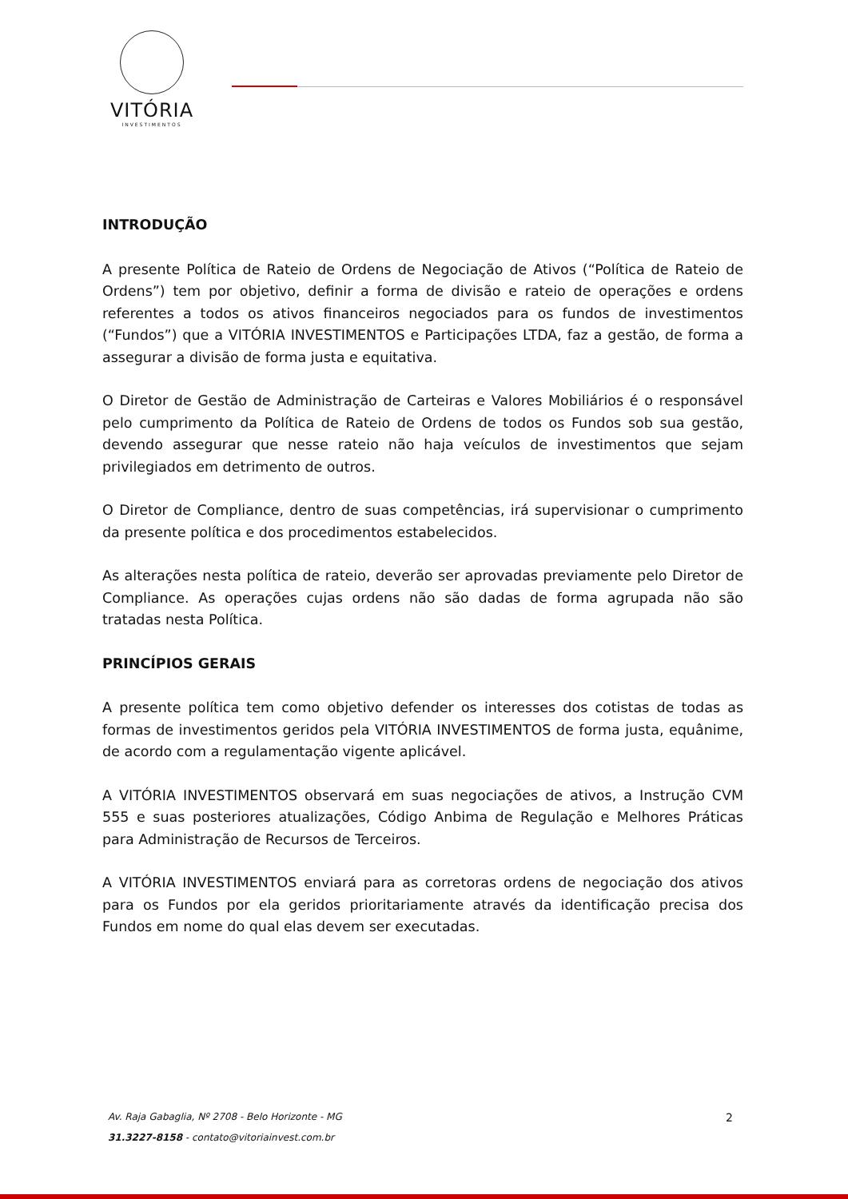VITÓRIA
INVESTIMENTOS
INTRODUÇÃO
A presente Política de Rateio de Ordens de Negociação de Ativos (“Política de Rateio de Ordens”) tem por objetivo, definir a forma de divisão e rateio de operações e ordens referentes a todos os ativos financeiros negociados para os fundos de investimentos (“Fundos”) que a VITÓRIA INVESTIMENTOS e Participações LTDA, faz a gestão, de forma a assegurar a divisão de forma justa e equitativa.
O Diretor de Gestão de Administração de Carteiras e Valores Mobiliários é o responsável pelo cumprimento da Política de Rateio de Ordens de todos os Fundos sob sua gestão, devendo assegurar que nesse rateio não haja veículos de investimentos que sejam privilegiados em detrimento de outros.
O Diretor de Compliance, dentro de suas competências, irá supervisionar o cumprimento da presente política e dos procedimentos estabelecidos.
As alterações nesta política de rateio, deverão ser aprovadas previamente pelo Diretor de Compliance. As operações cujas ordens não são dadas de forma agrupada não são tratadas nesta Política.
PRINCÍPIOS GERAIS
A presente política tem como objetivo defender os interesses dos cotistas de todas as formas de investimentos geridos pela VITÓRIA INVESTIMENTOS de forma justa, equânime, de acordo com a regulamentação vigente aplicável.
A VITÓRIA INVESTIMENTOS observará em suas negociações de ativos, a Instrução CVM 555 e suas posteriores atualizações, Código Anbima de Regulação e Melhores Práticas para Administração de Recursos de Terceiros.
A VITÓRIA INVESTIMENTOS enviará para as corretoras ordens de negociação dos ativos para os Fundos por ela geridos prioritariamente através da identificação precisa dos Fundos em nome do qual elas devem ser executadas.
Av. Raja Gabaglia, Nº 2708 - Belo Horizonte - MG
31.3227-8158 - contato@vitoriainvest.com.br
2